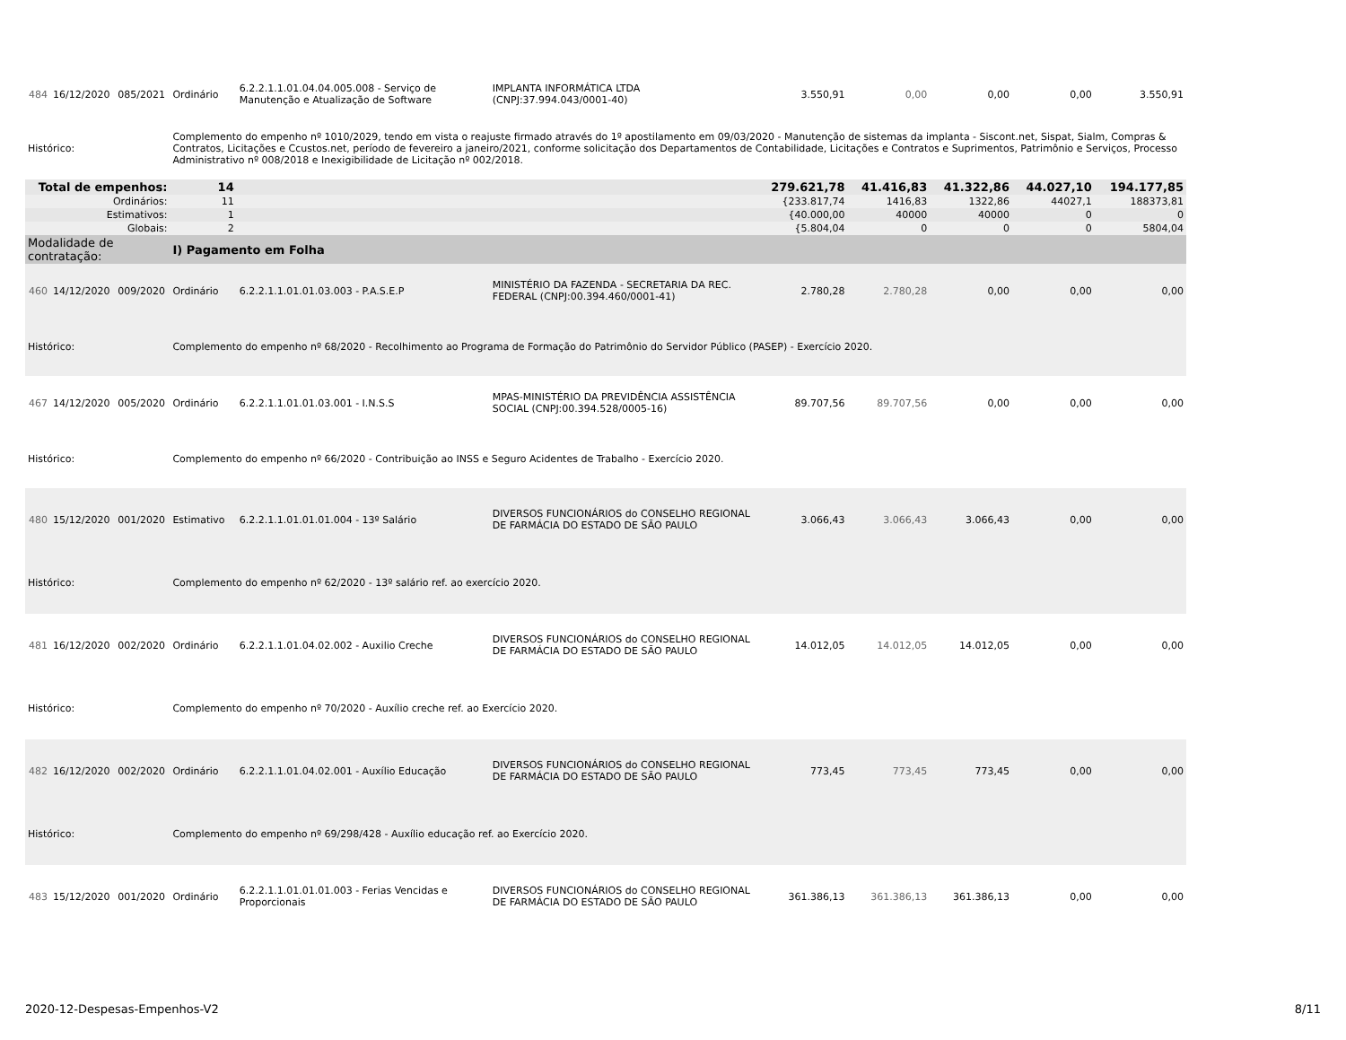| 484 | 16/12/2020 | 085/2021 | Ordinário | 6.2.2.1.1.01.04.04.005.008 - Serviço de Manutenção e Atualização de Software | IMPLANTA INFORMÁTICA LTDA (CNPJ:37.994.043/0001-40) | 3.550,91 | 0,00 | 0,00 | 0,00 | 3.550,91 |
| Histórico: | | | Complemento do empenho nº 1010/2029, tendo em vista o reajuste firmado através do 1º apostilamento em 09/03/2020 - Manutenção de sistemas da implanta - Siscont.net, Sispat, Sialm, Compras & Contratos, Licitações e Ccustos.net, período de fevereiro a janeiro/2021, conforme solicitação dos Departamentos de Contabilidade, Licitações e Contratos e Suprimentos, Patrimônio e Serviços, Processo Administrativo nº 008/2018 e Inexigibilidade de Licitação nº 002/2018. | | | | | | | |
| Total de empenhos: | | | 14 | | | 279.621,78 | 41.416,83 | 41.322,86 | 44.027,10 | 194.177,85 |
| Ordinários: | | | 11 | | | {233.817,74 | 1416,83 | 1322,86 | 44027,1 | 188373,81 |
| Estimativos: | | | 1 | | | {40.000,00 | 40000 | 40000 | 0 | 0 |
| Globais: | | | 2 | | | {5.804,04 | 0 | 0 | 0 | 5804,04 |
| Modalidade de contratação: | | | I) Pagamento em Folha | | | | | | | |
| 460 | 14/12/2020 | 009/2020 | Ordinário | 6.2.2.1.1.01.01.03.003 - P.A.S.E.P | MINISTÉRIO DA FAZENDA - SECRETARIA DA REC. FEDERAL (CNPJ:00.394.460/0001-41) | 2.780,28 | 2.780,28 | 0,00 | 0,00 | 0,00 |
| Histórico: | | | Complemento do empenho nº 68/2020 - Recolhimento ao Programa de Formação do Patrimônio do Servidor Público (PASEP) - Exercício 2020. | | | | | | | |
| 467 | 14/12/2020 | 005/2020 | Ordinário | 6.2.2.1.1.01.01.03.001 - I.N.S.S | MPAS-MINISTÉRIO DA PREVIDÊNCIA ASSISTÊNCIA SOCIAL (CNPJ:00.394.528/0005-16) | 89.707,56 | 89.707,56 | 0,00 | 0,00 | 0,00 |
| Histórico: | | | Complemento do empenho nº 66/2020 - Contribuição ao INSS e Seguro Acidentes de Trabalho - Exercício 2020. | | | | | | | |
| 480 | 15/12/2020 | 001/2020 | Estimativo | 6.2.2.1.1.01.01.01.004 - 13º Salário | DIVERSOS FUNCIONÁRIOS do CONSELHO REGIONAL DE FARMÁCIA DO ESTADO DE SÃO PAULO | 3.066,43 | 3.066,43 | 3.066,43 | 0,00 | 0,00 |
| Histórico: | | | Complemento do empenho nº 62/2020 - 13º salário ref. ao exercício 2020. | | | | | | | |
| 481 | 16/12/2020 | 002/2020 | Ordinário | 6.2.2.1.1.01.04.02.002 - Auxilio Creche | DIVERSOS FUNCIONÁRIOS do CONSELHO REGIONAL DE FARMÁCIA DO ESTADO DE SÃO PAULO | 14.012,05 | 14.012,05 | 14.012,05 | 0,00 | 0,00 |
| Histórico: | | | Complemento do empenho nº 70/2020 - Auxílio creche ref. ao Exercício 2020. | | | | | | | |
| 482 | 16/12/2020 | 002/2020 | Ordinário | 6.2.2.1.1.01.04.02.001 - Auxílio Educação | DIVERSOS FUNCIONÁRIOS do CONSELHO REGIONAL DE FARMÁCIA DO ESTADO DE SÃO PAULO | 773,45 | 773,45 | 773,45 | 0,00 | 0,00 |
| Histórico: | | | Complemento do empenho nº 69/298/428 - Auxílio educação ref. ao Exercício 2020. | | | | | | | |
| 483 | 15/12/2020 | 001/2020 | Ordinário | 6.2.2.1.1.01.01.01.003 - Ferias Vencidas e Proporcionais | DIVERSOS FUNCIONÁRIOS do CONSELHO REGIONAL DE FARMÁCIA DO ESTADO DE SÃO PAULO | 361.386,13 | 361.386,13 | 361.386,13 | 0,00 | 0,00 |
2020-12-Despesas-Empenhos-V2 8/11